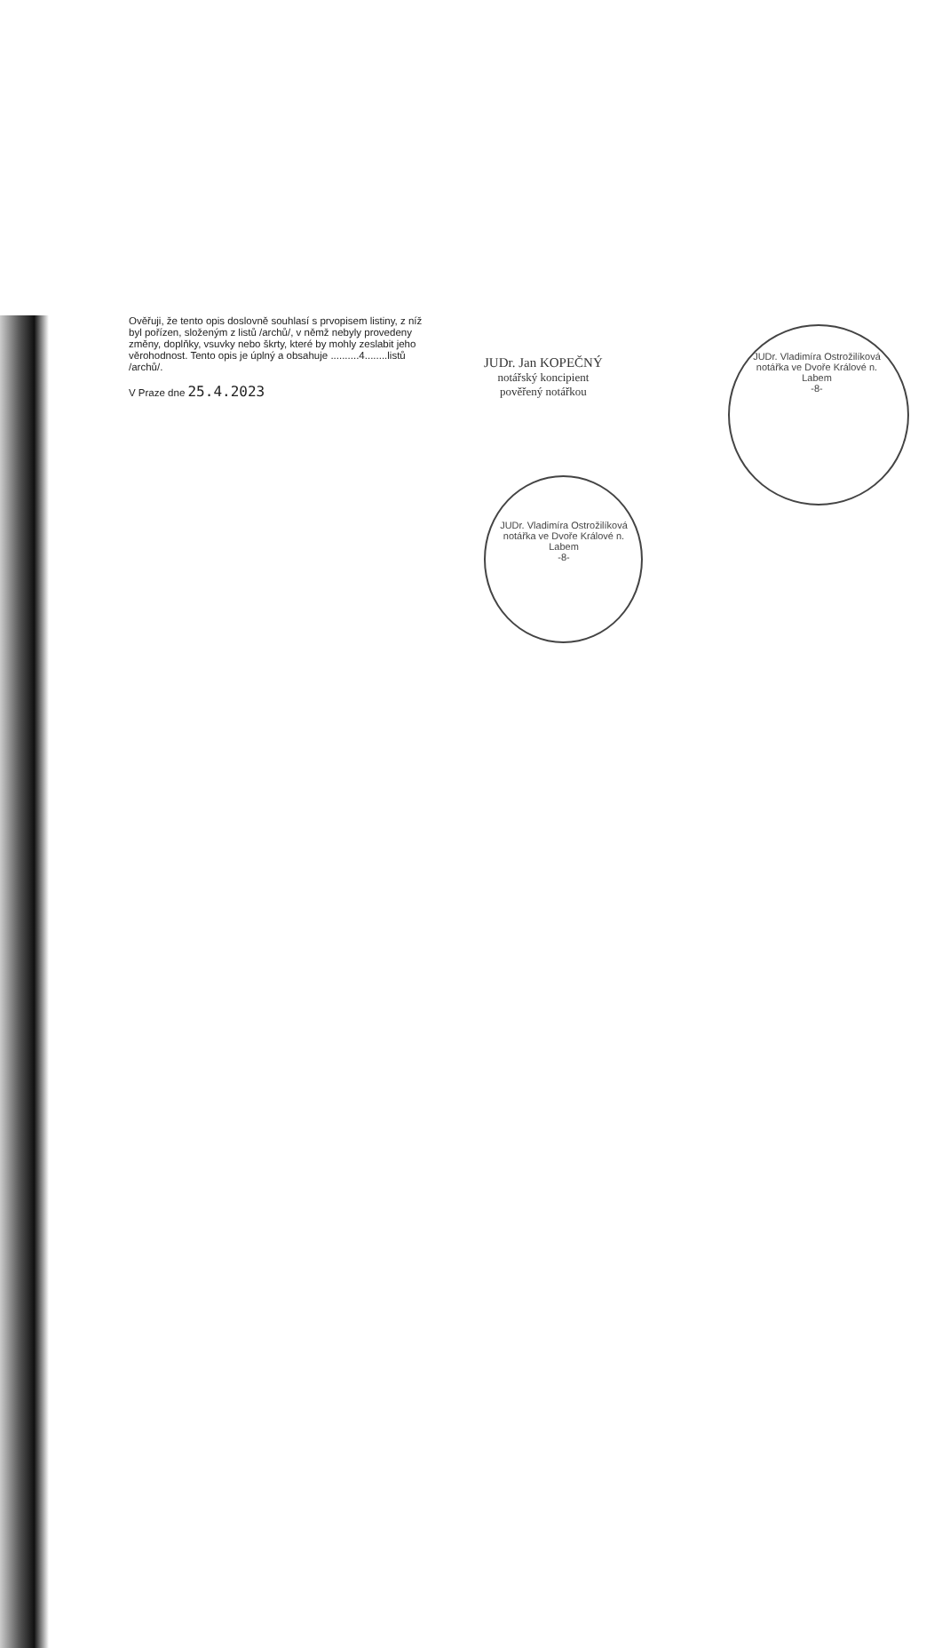JUDr. Vladimíra Ostrožilíková
notářka ve Dvoře Králové n. Labem
-8-
JUDr. Vladimíra Ostrožilíková
notářka ve Dvoře Králové n. Labem
-8-
Ověřuji, že tento opis doslovně souhlasí s prvopisem listiny, z níž byl pořízen, složeným z listů /archů/, v němž nebyly provedeny změny, doplňky, vsuvky nebo škrty, které by mohly zeslabit jeho věrohodnost. Tento opis je úplný a obsahuje ..........4........listů /archů/.
V Praze dne 25.4.2023
JUDr. Jan KOPEČNÝ
notářský koncipient
pověřený notářkou